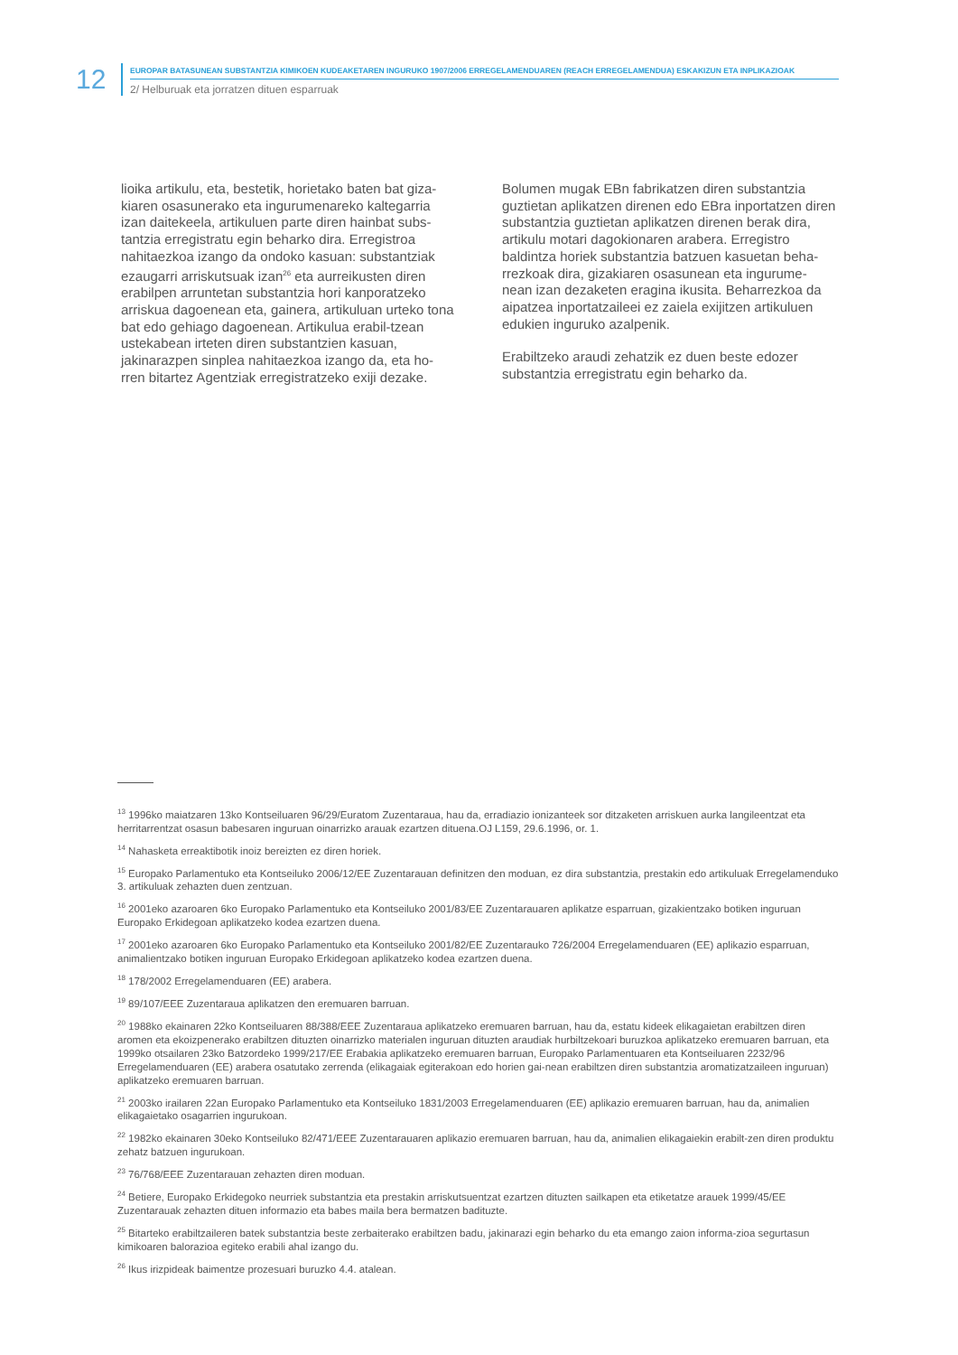12
EUROPAR BATASUNEAN SUBSTANTZIA KIMIKOEN KUDEAKETAREN INGURUKO 1907/2006 ERREGELAMENDUAREN (REACH ERREGELAMENDUA) ESKAKIZUN ETA INPLIKAZIOAK
2/ Helburuak eta jorratzen dituen esparruak
lioika artikulu, eta, bestetik, horietako baten bat giza-kiaren osasunerako eta ingurumenareko kaltegarria izan daitekeela, artikuluen parte diren hainbat subs-tantzia erregistratu egin beharko dira. Erregistroa nahitaezkoa izango da ondoko kasuan: substantziak ezaugarri arriskutsuak izan<sup>26</sup> eta aurreikusten diren erabilpen arruntetan substantzia hori kanporatzeko arriskua dagoenean eta, gainera, artikuluan urteko tona bat edo gehiago dagoenean. Artikulua erabil-tzean ustekabean irteten diren substantzien kasuan, jakinarazpen sinplea nahitaezkoa izango da, eta ho-rren bitartez Agentziak erregistratzeko exiji dezake.
Bolumen mugak EBn fabrikatzen diren substantzia guztietan aplikatzen direnen edo EBra inportatzen diren substantzia guztietan aplikatzen direnen berak dira, artikulu motari dagokionaren arabera. Erregistro baldintza horiek substantzia batzuen kasuetan beha-rrezkoak dira, gizakiaren osasunean eta ingurume-nean izan dezaketen eragina ikusita. Beharrezkoa da aipatzea inportatzaileei ez zaiela exijitzen artikuluen edukien inguruko azalpenik.
Erabiltzeko araudi zehatzik ez duen beste edozer substantzia erregistratu egin beharko da.
<sup>13</sup> 1996ko maiatzaren 13ko Kontseiluaren 96/29/Euratom Zuzentaraua, hau da, erradiazio ionizanteek sor ditzaketen arriskuen aurka langileentzat eta herritarrentzat osasun babesaren inguruan oinarrizko arauak ezartzen dituena.OJ L159, 29.6.1996, or. 1.
<sup>14</sup> Nahasketa erreaktibotik inoiz bereizten ez diren horiek.
<sup>15</sup> Europako Parlamentuko eta Kontseiluko 2006/12/EE Zuzentarauan definitzen den moduan, ez dira substantzia, prestakin edo artikuluak Erregelamenduko 3. artikuluak zehazten duen zentzuan.
<sup>16</sup> 2001eko azaroaren 6ko Europako Parlamentuko eta Kontseiluko 2001/83/EE Zuzentarauaren aplikatze esparruan, gizakientzako botiken inguruan Europako Erkidegoan aplikatzeko kodea ezartzen duena.
<sup>17</sup> 2001eko azaroaren 6ko Europako Parlamentuko eta Kontseiluko 2001/82/EE Zuzentarauko 726/2004 Erregelamenduaren (EE) aplikazio esparruan, animalientzako botiken inguruan Europako Erkidegoan aplikatzeko kodea ezartzen duena.
<sup>18</sup> 178/2002 Erregelamenduaren (EE) arabera.
<sup>19</sup> 89/107/EEE Zuzentaraua aplikatzen den eremuaren barruan.
<sup>20</sup> 1988ko ekainaren 22ko Kontseiluaren 88/388/EEE Zuzentaraua aplikatzeko eremuaren barruan, hau da, estatu kideek elikagaietan erabiltzen diren aromen eta ekoizpenerako erabiltzen dituzten oinarrizko materialen inguruan dituzten araudiak hurbiltzekoari buruzkoa aplikatzeko eremuaren barruan, eta 1999ko otsailaren 23ko Batzordeko 1999/217/EE Erabakia aplikatzeko eremuaren barruan, Europako Parlamentuaren eta Kontseiluaren 2232/96 Erregelamenduaren (EE) arabera osatutako zerrenda (elikagaiak egiterakoan edo horien gai-nean erabiltzen diren substantzia aromatizatzaileen inguruan) aplikatzeko eremuaren barruan.
<sup>21</sup> 2003ko irailaren 22an Europako Parlamentuko eta Kontseiluko 1831/2003 Erregelamenduaren (EE) aplikazio eremuaren barruan, hau da, animalien elikagaietako osagarrien ingurukoan.
<sup>22</sup> 1982ko ekainaren 30eko Kontseiluko 82/471/EEE Zuzentarauaren aplikazio eremuaren barruan, hau da, animalien elikagaiekin erabilt-zen diren produktu zehatz batzuen ingurukoan.
<sup>23</sup> 76/768/EEE Zuzentarauan zehazten diren moduan.
<sup>24</sup> Betiere, Europako Erkidegoko neurriek substantzia eta prestakin arriskutsuentzat ezartzen dituzten sailkapen eta etiketatze arauek 1999/45/EE Zuzentarauak zehazten dituen informazio eta babes maila bera bermatzen badituzte.
<sup>25</sup> Bitarteko erabiltzaileren batek substantzia beste zerbaiterako erabiltzen badu, jakinarazi egin beharko du eta emango zaion informa-zioa segurtasun kimikoaren balorazioa egiteko erabili ahal izango du.
<sup>26</sup> Ikus irizpideak baimentze prozesuari buruzko 4.4. atalean.